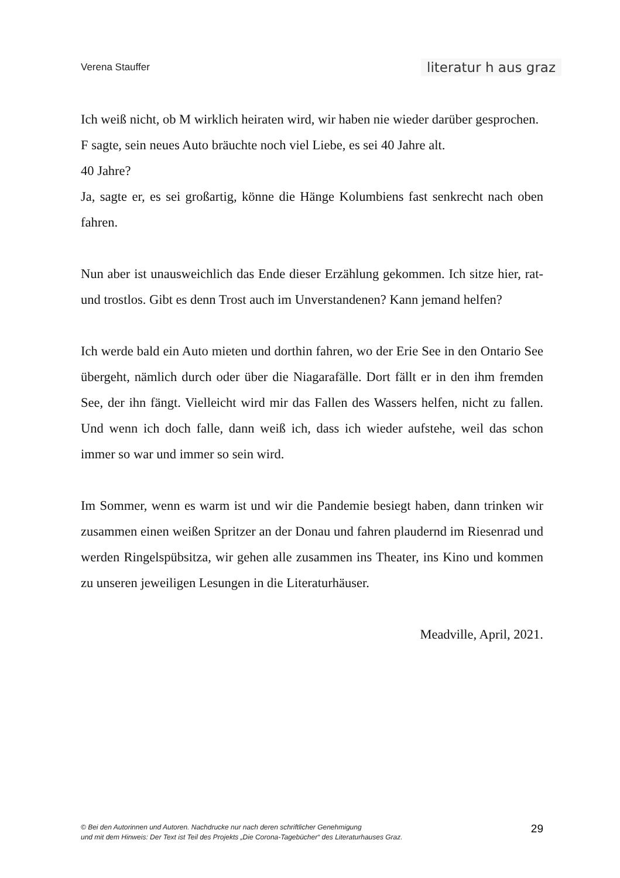Verena Stauffer literatur h aus graz
Ich weiß nicht, ob M wirklich heiraten wird, wir haben nie wieder darüber gesprochen.
F sagte, sein neues Auto bräuchte noch viel Liebe, es sei 40 Jahre alt.
40 Jahre?
Ja, sagte er, es sei großartig, könne die Hänge Kolumbiens fast senkrecht nach oben fahren.
Nun aber ist unausweichlich das Ende dieser Erzählung gekommen. Ich sitze hier, rat- und trostlos. Gibt es denn Trost auch im Unverstandenen? Kann jemand helfen?
Ich werde bald ein Auto mieten und dorthin fahren, wo der Erie See in den Ontario See übergeht, nämlich durch oder über die Niagarafälle. Dort fällt er in den ihm fremden See, der ihn fängt. Vielleicht wird mir das Fallen des Wassers helfen, nicht zu fallen. Und wenn ich doch falle, dann weiß ich, dass ich wieder aufstehe, weil das schon immer so war und immer so sein wird.
Im Sommer, wenn es warm ist und wir die Pandemie besiegt haben, dann trinken wir zusammen einen weißen Spritzer an der Donau und fahren plaudernd im Riesenrad und werden Ringelspübsitza, wir gehen alle zusammen ins Theater, ins Kino und kommen zu unseren jeweiligen Lesungen in die Literaturhäuser.
Meadville, April, 2021.
© Bei den Autorinnen und Autoren. Nachdrucke nur nach deren schriftlicher Genehmigung
und mit dem Hinweis: Der Text ist Teil des Projekts „Die Corona-Tagebücher“ des Literaturhauses Graz.
29